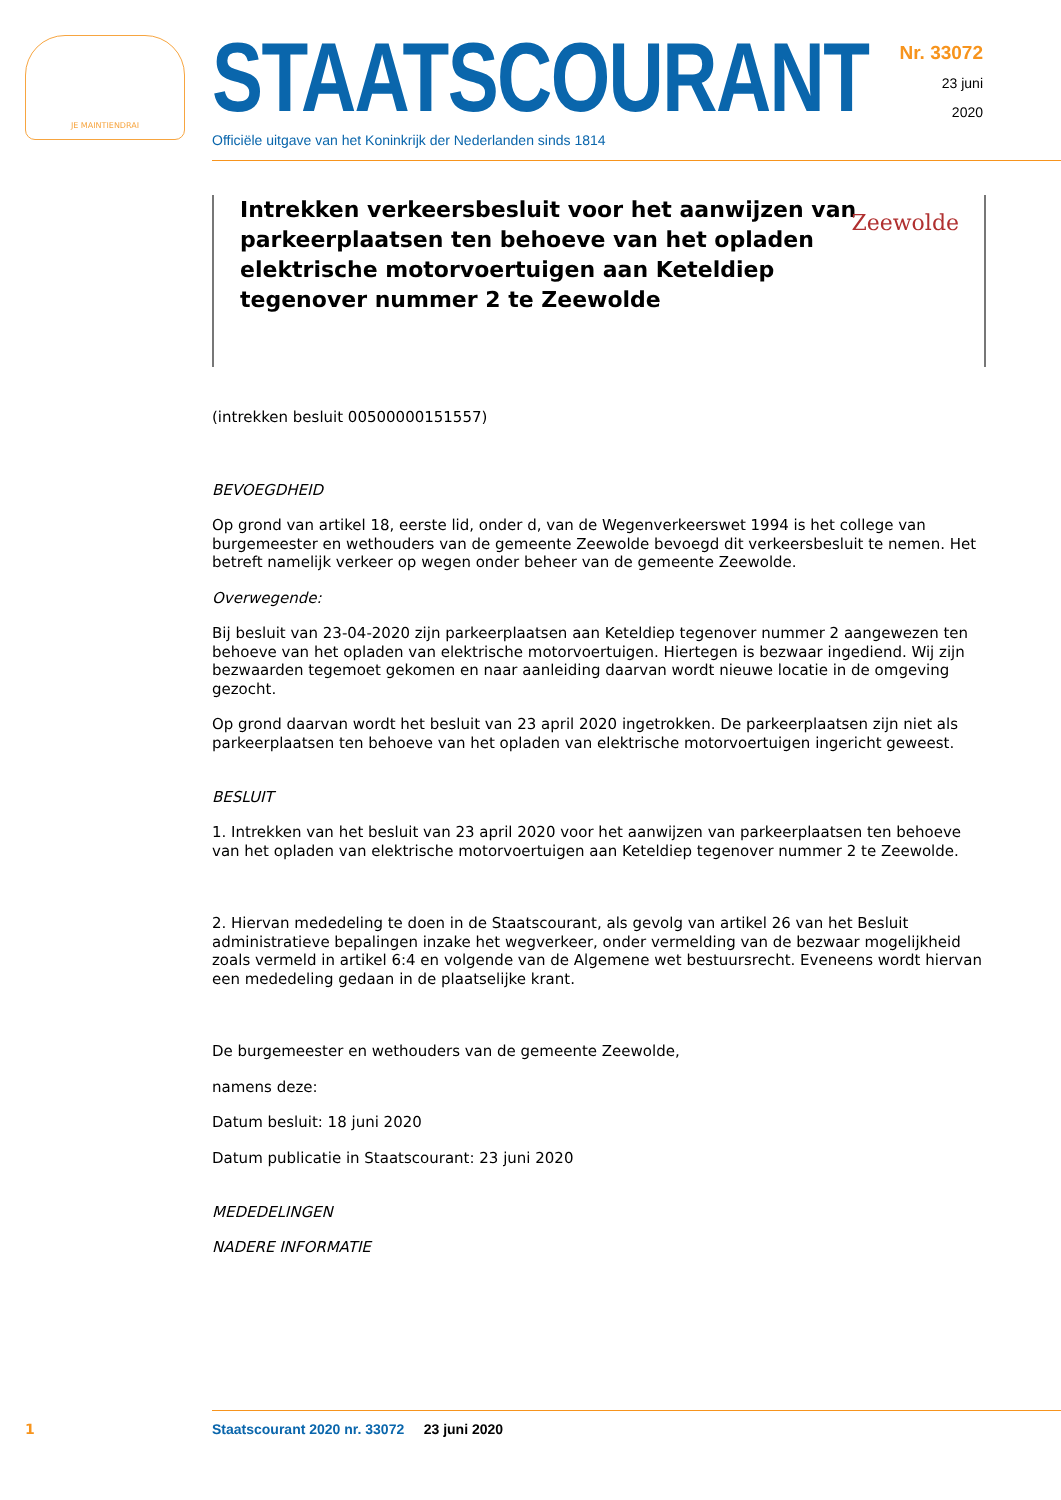JE MAINTIENDRAI
STAATSCOURANT
Officiële uitgave van het Koninkrijk der Nederlanden sinds 1814
Nr. 33072
23 juni
2020
Intrekken verkeersbesluit voor het aanwijzen van parkeerplaatsen ten behoeve van het opladen elektrische motorvoertuigen aan Keteldiep tegenover nummer 2 te Zeewolde
Zeewolde
(intrekken besluit 00500000151557)
BEVOEGDHEID
Op grond van artikel 18, eerste lid, onder d, van de Wegenverkeerswet 1994 is het college van burgemeester en wethouders van de gemeente Zeewolde bevoegd dit verkeersbesluit te nemen. Het betreft namelijk verkeer op wegen onder beheer van de gemeente Zeewolde.
Overwegende:
Bij besluit van 23-04-2020 zijn parkeerplaatsen aan Keteldiep tegenover nummer 2 aangewezen ten behoeve van het opladen van elektrische motorvoertuigen. Hiertegen is bezwaar ingediend. Wij zijn bezwaarden tegemoet gekomen en naar aanleiding daarvan wordt nieuwe locatie in de omgeving gezocht.
Op grond daarvan wordt het besluit van 23 april 2020 ingetrokken. De parkeerplaatsen zijn niet als parkeerplaatsen ten behoeve van het opladen van elektrische motorvoertuigen ingericht geweest.
BESLUIT
1. Intrekken van het besluit van 23 april 2020 voor het aanwijzen van parkeerplaatsen ten behoeve van het opladen van elektrische motorvoertuigen aan Keteldiep tegenover nummer 2 te Zeewolde.
2. Hiervan mededeling te doen in de Staatscourant, als gevolg van artikel 26 van het Besluit administratieve bepalingen inzake het wegverkeer, onder vermelding van de bezwaar mogelijkheid zoals vermeld in artikel 6:4 en volgende van de Algemene wet bestuursrecht. Eveneens wordt hiervan een mededeling gedaan in de plaatselijke krant.
De burgemeester en wethouders van de gemeente Zeewolde,
namens deze:
Datum besluit: 18 juni 2020
Datum publicatie in Staatscourant: 23 juni 2020
MEDEDELINGEN
NADERE INFORMATIE
1
Staatscourant 2020 nr. 33072 23 juni 2020